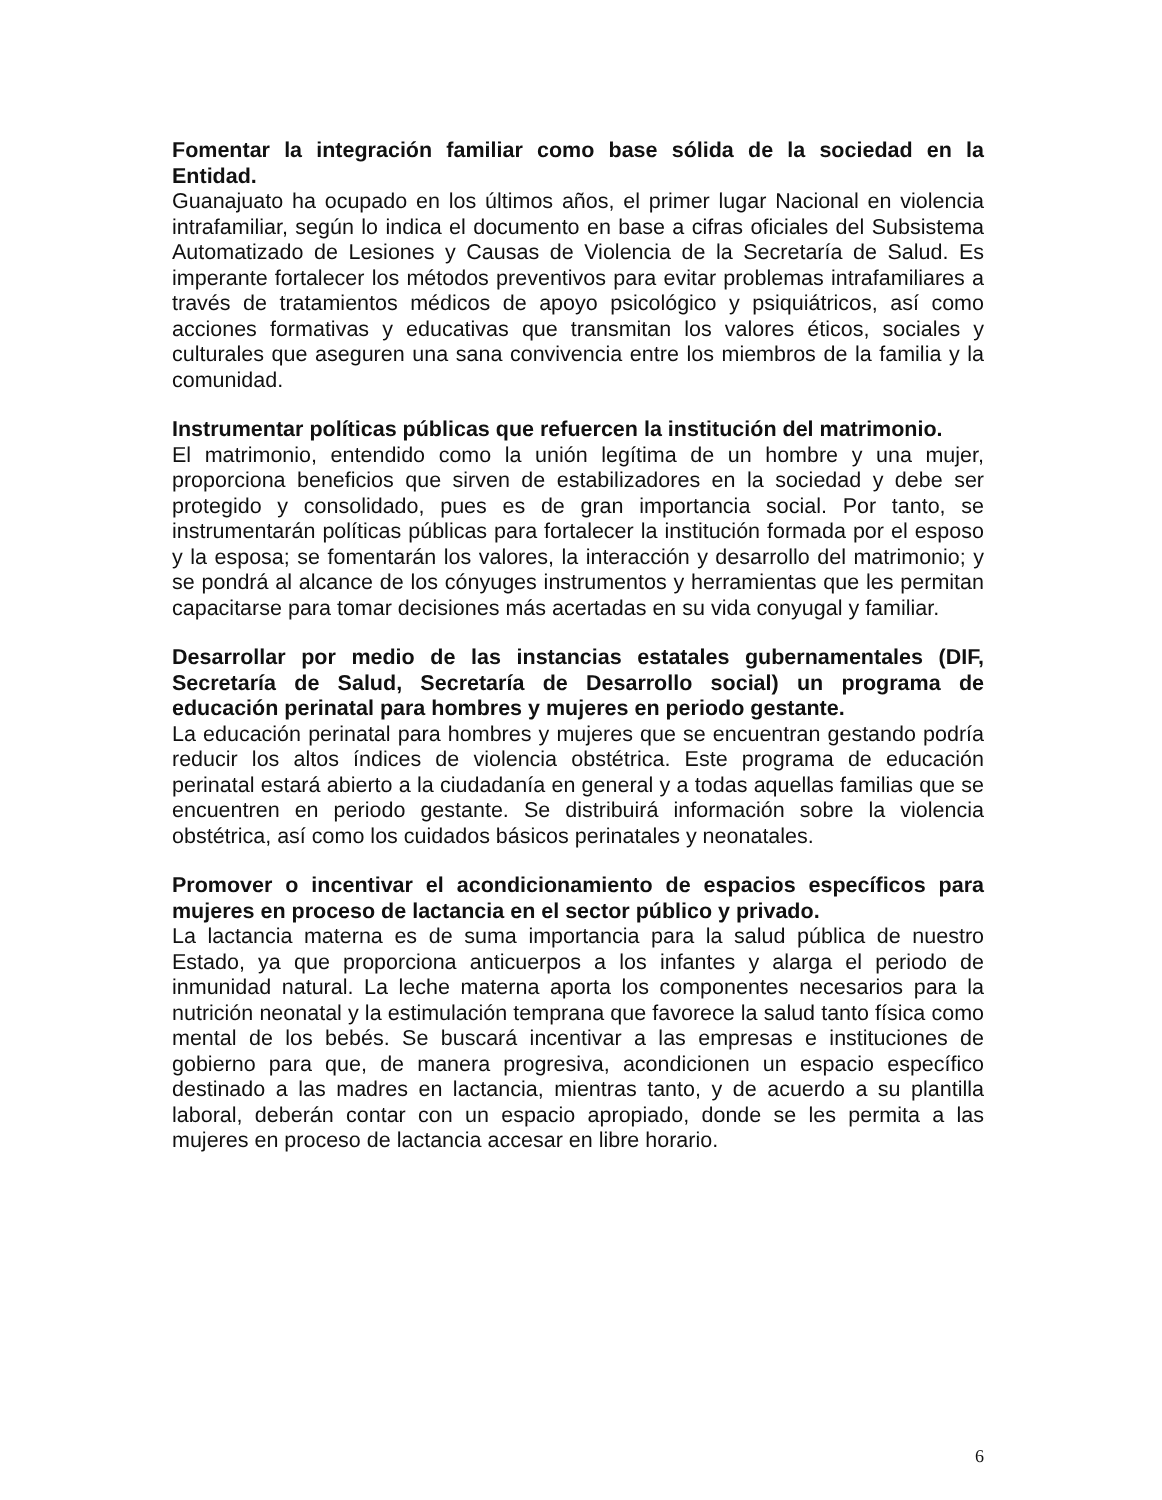Fomentar la integración familiar como base sólida de la sociedad en la Entidad.
Guanajuato ha ocupado en los últimos años, el primer lugar Nacional en violencia intrafamiliar, según lo indica el documento en base a cifras oficiales del Subsistema Automatizado de Lesiones y Causas de Violencia de la Secretaría de Salud. Es imperante fortalecer los métodos preventivos para evitar problemas intrafamiliares a través de tratamientos médicos de apoyo psicológico y psiquiátricos, así como acciones formativas y educativas que transmitan los valores éticos, sociales y culturales que aseguren una sana convivencia entre los miembros de la familia y la comunidad.
Instrumentar políticas públicas que refuercen la institución del matrimonio.
El matrimonio, entendido como la unión legítima de un hombre y una mujer, proporciona beneficios que sirven de estabilizadores en la sociedad y debe ser protegido y consolidado, pues es de gran importancia social. Por tanto, se instrumentarán políticas públicas para fortalecer la institución formada por el esposo y la esposa; se fomentarán los valores, la interacción y desarrollo del matrimonio; y se pondrá al alcance de los cónyuges instrumentos y herramientas que les permitan capacitarse para tomar decisiones más acertadas en su vida conyugal y familiar.
Desarrollar por medio de las instancias estatales gubernamentales (DIF, Secretaría de Salud, Secretaría de Desarrollo social) un programa de educación perinatal para hombres y mujeres en periodo gestante.
La educación perinatal para hombres y mujeres que se encuentran gestando podría reducir los altos índices de violencia obstétrica. Este programa de educación perinatal estará abierto a la ciudadanía en general y a todas aquellas familias que se encuentren en periodo gestante. Se distribuirá información sobre la violencia obstétrica, así como los cuidados básicos perinatales y neonatales.
Promover o incentivar el acondicionamiento de espacios específicos para mujeres en proceso de lactancia en el sector público y privado.
La lactancia materna es de suma importancia para la salud pública de nuestro Estado, ya que proporciona anticuerpos a los infantes y alarga el periodo de inmunidad natural. La leche materna aporta los componentes necesarios para la nutrición neonatal y la estimulación temprana que favorece la salud tanto física como mental de los bebés. Se buscará incentivar a las empresas e instituciones de gobierno para que, de manera progresiva, acondicionen un espacio específico destinado a las madres en lactancia, mientras tanto, y de acuerdo a su plantilla laboral, deberán contar con un espacio apropiado, donde se les permita a las mujeres en proceso de lactancia accesar en libre horario.
6